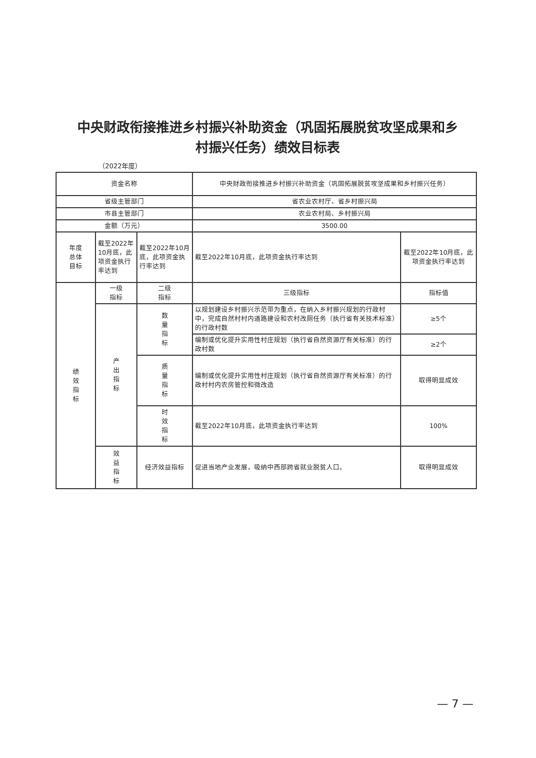中央财政衔接推进乡村振兴补助资金（巩固拓展脱贫攻坚成果和乡村振兴任务）绩效目标表
（2022年度）
| 资金名称 | | | 中央财政衔接推进乡村振兴补助资金（巩固拓展脱贫攻坚成果和乡村振兴任务） | |
| 省级主管部门 | | | 省农业农村厅、省乡村振兴局 | |
| 市县主管部门 | | | 农业农村局、乡村振兴局 | |
| 金额（万元） | | | 3500.00 | |
| 年度 总体 目标 | 截至2022年10月底，此项资金执行率达到 | 截至2022年10月底，此项资金执行率达到 | 截至2022年10月底，此项资金执行率达到 | 截至2022年10月底，此项资金执行率达到 |
| 绩 效 指 标 | 一级 指标 | 二级 指标 | 三级指标 | 指标值 |
| | 产 出 指 标 | 数 量 指 标 | 以规划建设乡村振兴示范带为重点，在纳入乡村振兴规划的行政村中，完成自然村村内道路建设和农村改厕任务（执行省有关技术标准）的行政村数 | ≥5个 |
| | | | 编制或优化提升实用性村庄规划（执行省自然资源厅有关标准）的行政村数 | ≥2个 |
| | | 质 量 指 标 | 编制或优化提升实用性村庄规划（执行省自然资源厅有关标准）的行政村村内农房管控和微改造 | 取得明显成效 |
| | | 时 效 指 标 | 截至2022年10月底，此项资金执行率达到 | 100% |
| | 效 益 指 标 | 经济效益指标 | 促进当地产业发展，吸纳中西部跨省就业脱贫人口。 | 取得明显成效 |
— 7 —